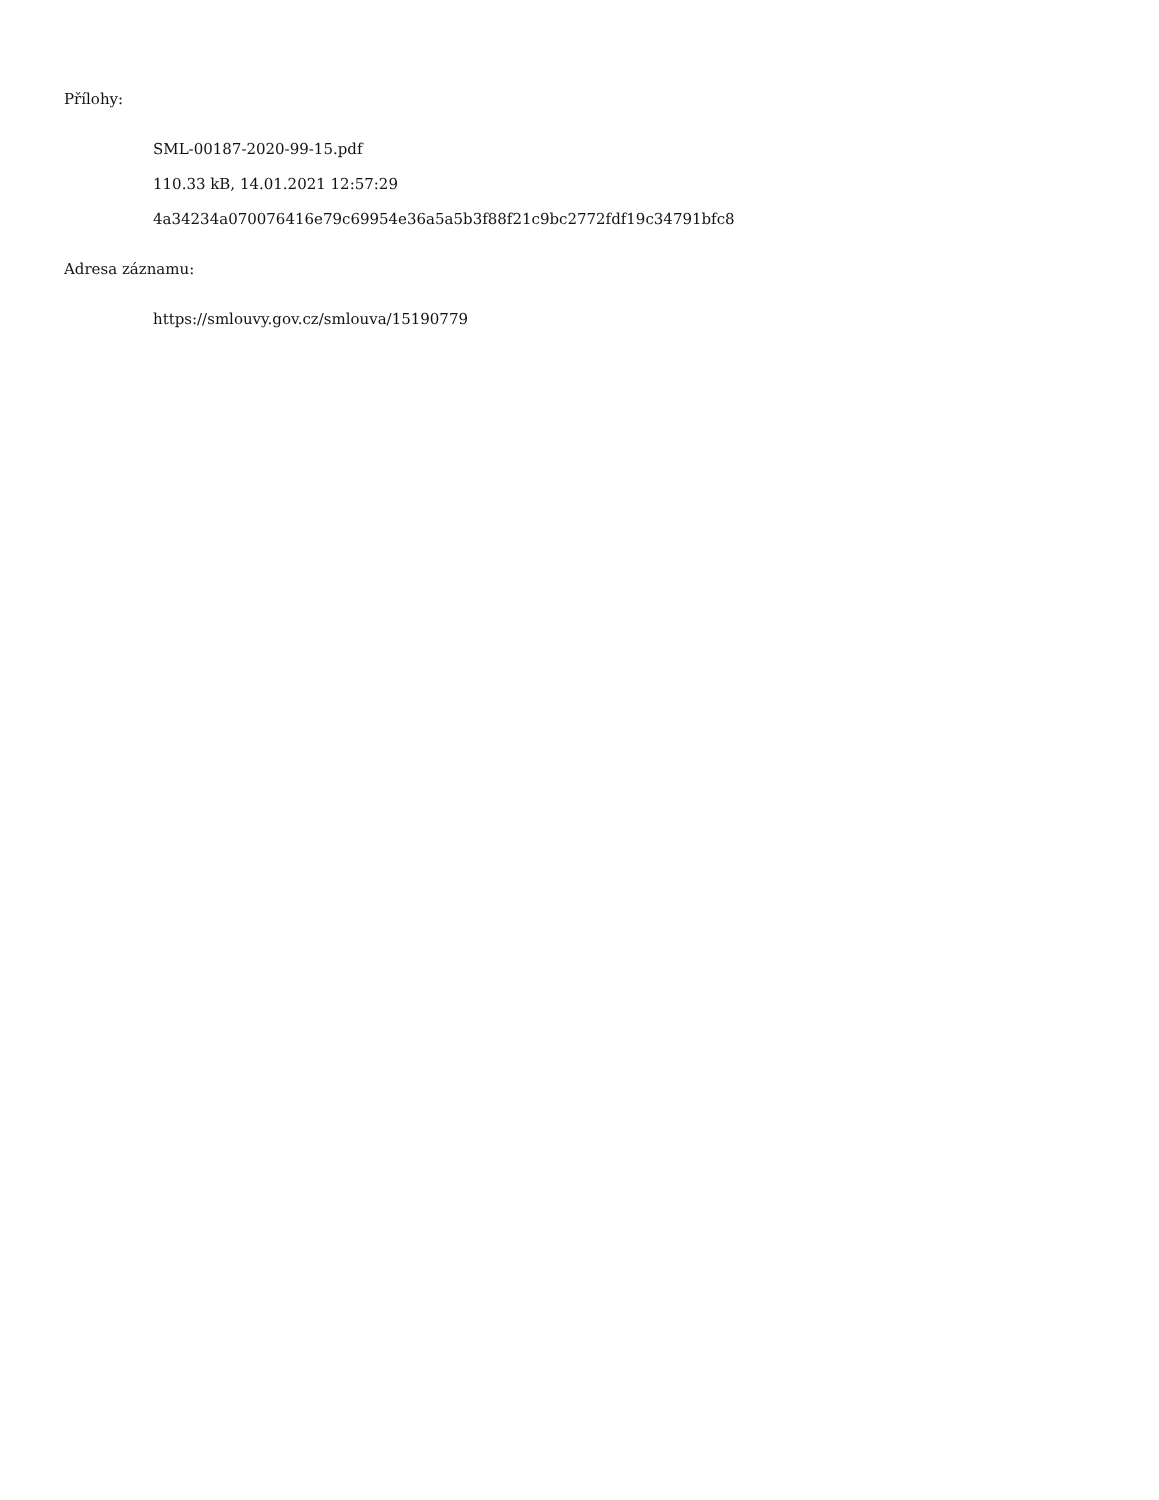Přílohy:
SML-00187-2020-99-15.pdf
110.33 kB, 14.01.2021 12:57:29
4a34234a070076416e79c69954e36a5a5b3f88f21c9bc2772fdf19c34791bfc8
Adresa záznamu:
https://smlouvy.gov.cz/smlouva/15190779